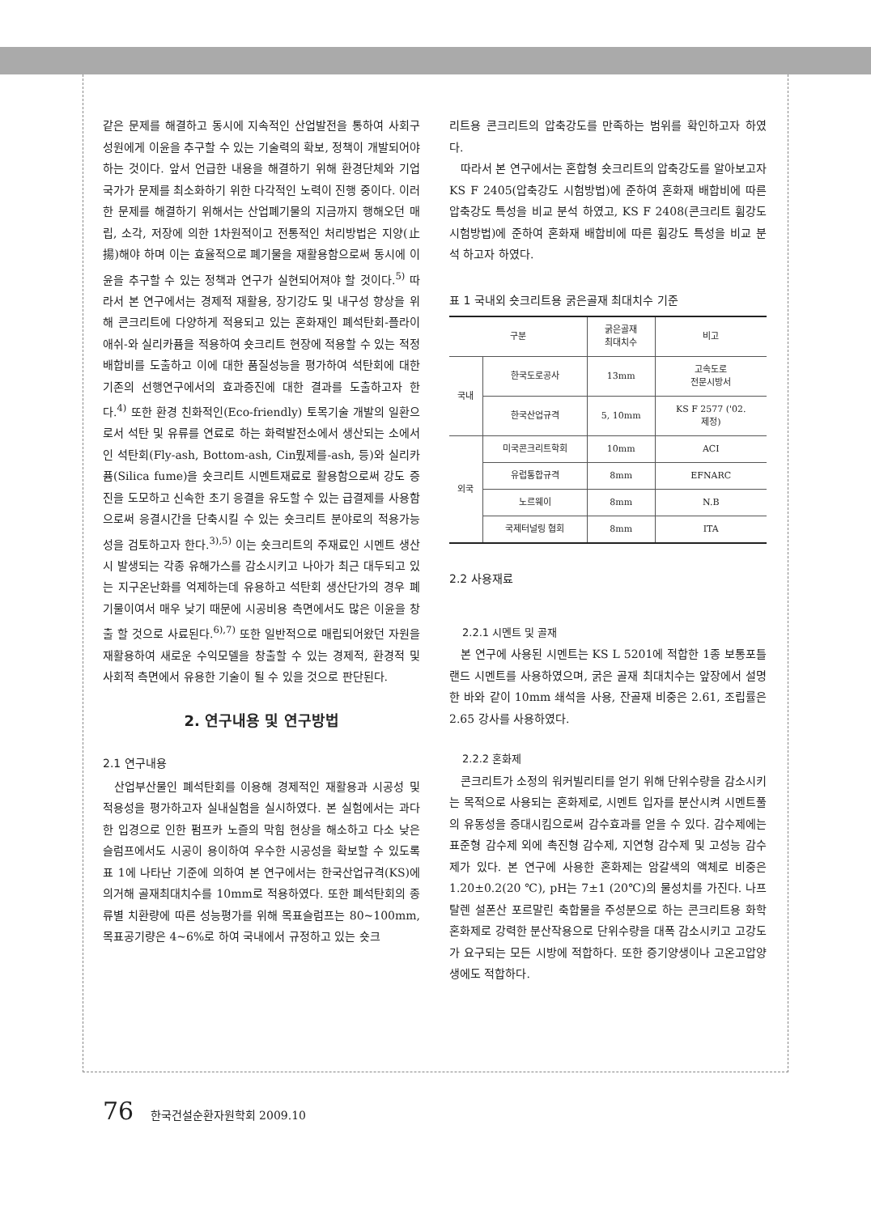같은 문제를 해결하고 동시에 지속적인 산업발전을 통하여 사회구성원에게 이윤을 추구할 수 있는 기술력의 확보, 정책이 개발되어야 하는 것이다. 앞서 언급한 내용을 해결하기 위해 환경단체와 기업 국가가 문제를 최소화하기 위한 다각적인 노력이 진행 중이다. 이러한 문제를 해결하기 위해서는 산업폐기물의 지금까지 행해오던 매립, 소각, 저장에 의한 1차원적이고 전통적인 처리방법은 지양(止揚)해야 하며 이는 효율적으로 폐기물을 재활용함으로써 동시에 이윤을 추구할 수 있는 정책과 연구가 실현되어져야 할 것이다.<sup>5)</sup> 따라서 본 연구에서는 경제적 재활용, 장기강도 및 내구성 향상을 위해 콘크리트에 다양하게 적용되고 있는 혼화재인 폐석탄회-플라이애쉬-와 실리카퓸을 적용하여 숏크리트 현장에 적용할 수 있는 적정 배합비를 도출하고 이에 대한 품질성능을 평가하여 석탄회에 대한 기존의 선행연구에서의 효과증진에 대한 결과를 도출하고자 한다.<sup>4)</sup> 또한 환경 친화적인(Eco-friendly) 토목기술 개발의 일환으로서 석탄 및 유류를 연료로 하는 화력발전소에서 생산되는 소에서인 석탄회(Fly-ash, Bottom-ash, Cin뭤제를-ash, 등)와 실리카퓸(Silica fume)을 숏크리트 시멘트재료로 활용함으로써 강도 증진을 도모하고 신속한 초기 응결을 유도할 수 있는 급결제를 사용함으로써 응결시간을 단축시킬 수 있는 숏크리트 분야로의 적용가능성을 검토하고자 한다.<sup>3),5)</sup> 이는 숏크리트의 주재료인 시멘트 생산 시 발생되는 각종 유해가스를 감소시키고 나아가 최근 대두되고 있는 지구온난화를 억제하는데 유용하고 석탄회 생산단가의 경우 폐기물이여서 매우 낮기 때문에 시공비용 측면에서도 많은 이윤을 창출 할 것으로 사료된다.<sup>6),7)</sup> 또한 일반적으로 매립되어왔던 자원을 재활용하여 새로운 수익모델을 창출할 수 있는 경제적, 환경적 및 사회적 측면에서 유용한 기술이 될 수 있을 것으로 판단된다.
2. 연구내용 및 연구방법
2.1 연구내용
산업부산물인 폐석탄회를 이용해 경제적인 재활용과 시공성 및 적용성을 평가하고자 실내실험을 실시하였다. 본 실험에서는 과다한 입경으로 인한 펌프카 노즐의 막힘 현상을 해소하고 다소 낮은 슬럼프에서도 시공이 용이하여 우수한 시공성을 확보할 수 있도록 표 1에 나타난 기준에 의하여 본 연구에서는 한국산업규격(KS)에 의거해 골재최대치수를 10mm로 적용하였다. 또한 폐석탄회의 종류별 치환량에 따른 성능평가를 위해 목표슬럼프는 80~100mm, 목표공기량은 4~6%로 하여 국내에서 규정하고 있는 숏크
리트용 콘크리트의 압축강도를 만족하는 범위를 확인하고자 하였다.
따라서 본 연구에서는 혼합형 숏크리트의 압축강도를 알아보고자 KS F 2405(압축강도 시험방법)에 준하여 혼화재 배합비에 따른 압축강도 특성을 비교 분석 하였고, KS F 2408(콘크리트 휨강도 시험방법)에 준하여 혼화재 배합비에 따른 휨강도 특성을 비교 분석 하고자 하였다.
표 1 국내외 숏크리트용 굵은골재 최대치수 기준
| 구분 | | 굵은골재 최대치수 | 비고 |
| --- | --- | --- | --- |
| 국내 | 한국도로공사 | 13mm | 고속도로 전문시방서 |
| | 한국산업규격 | 5, 10mm | KS F 2577 ('02. 제정) |
| 외국 | 미국콘크리트학회 | 10mm | ACI |
| | 유럽통합규격 | 8mm | EFNARC |
| | 노르웨이 | 8mm | N.B |
| | 국제터널링 협회 | 8mm | ITA |
2.2 사용재료
2.2.1 시멘트 및 골재
본 연구에 사용된 시멘트는 KS L 5201에 적합한 1종 보통포틀랜드 시멘트를 사용하였으며, 굵은 골재 최대치수는 앞장에서 설명한 바와 같이 10mm 쇄석을 사용, 잔골재 비중은 2.61, 조립률은 2.65 강사를 사용하였다.
2.2.2 혼화제
콘크리트가 소정의 워커빌리티를 얻기 위해 단위수량을 감소시키는 목적으로 사용되는 혼화제로, 시멘트 입자를 분산시켜 시멘트풀의 유동성을 증대시킴으로써 감수효과를 얻을 수 있다. 감수제에는 표준형 감수제 외에 촉진형 감수제, 지연형 감수제 및 고성능 감수제가 있다. 본 연구에 사용한 혼화제는 암갈색의 액체로 비중은 1.20±0.2(20 ℃), pH는 7±1 (20℃)의 물성치를 가진다. 나프탈렌 설폰산 포르말린 축합물을 주성분으로 하는 콘크리트용 화학혼화제로 강력한 분산작용으로 단위수량을 대폭 감소시키고 고강도가 요구되는 모든 시방에 적합하다. 또한 증기양생이나 고온고압양생에도 적합하다.
76 한국건설순환자원학회 2009.10